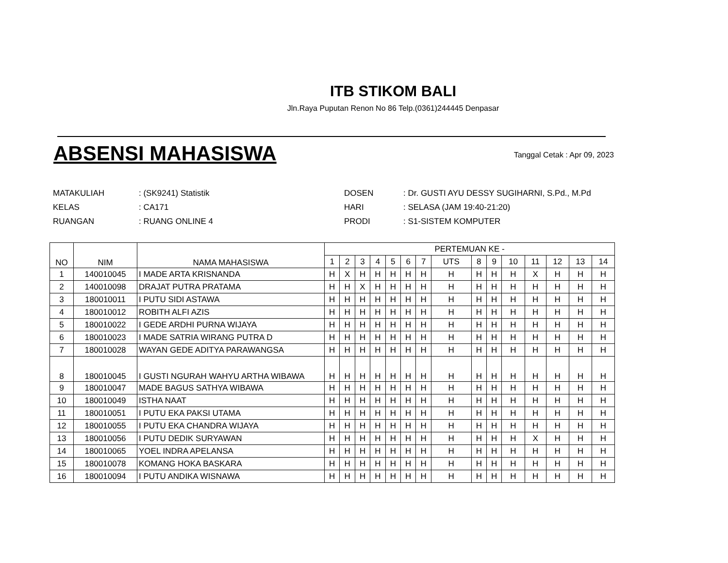ITB STIKOM BALI
Jln.Raya Puputan Renon No 86 Telp.(0361)244445 Denpasar
ABSENSI MAHASISWA
Tanggal Cetak : Apr 09, 2023
| MATAKULIAH | : (SK9241) Statistik |
| KELAS | : CA171 |
| RUANGAN | : RUANG ONLINE 4 |
| DOSEN | : Dr. GUSTI AYU DESSY SUGIHARNI, S.Pd., M.Pd |
| HARI | : SELASA (JAM 19:40-21:20) |
| PRODI | : S1-SISTEM KOMPUTER |
| NO | NIM | NAMA MAHASISWA | PERTEMUAN KE - | | | | | | | | | | | | | | |
| --- | --- | --- | --- | --- | --- | --- | --- | --- | --- | --- | --- | --- | --- | --- | --- | --- | --- |
| | | | 1 | 2 | 3 | 4 | 5 | 6 | 7 | UTS | 8 | 9 | 10 | 11 | 12 | 13 | 14 |
| 1 | 140010045 | I MADE ARTA KRISNANDA | H | X | H | H | H | H | H | H | H | H | H | X | H | H | H |
| 2 | 140010098 | DRAJAT PUTRA PRATAMA | H | H | X | H | H | H | H | H | H | H | H | H | H | H | H |
| 3 | 180010011 | I PUTU SIDI ASTAWA | H | H | H | H | H | H | H | H | H | H | H | H | H | H | H |
| 4 | 180010012 | ROBITH ALFI AZIS | H | H | H | H | H | H | H | H | H | H | H | H | H | H | H |
| 5 | 180010022 | I GEDE ARDHI PURNA WIJAYA | H | H | H | H | H | H | H | H | H | H | H | H | H | H | H |
| 6 | 180010023 | I MADE SATRIA WIRANG PUTRA D | H | H | H | H | H | H | H | H | H | H | H | H | H | H | H |
| 7 | 180010028 | WAYAN GEDE ADITYA PARAWANGSA | H | H | H | H | H | H | H | H | H | H | H | H | H | H | H |
| 8 | 180010045 | I GUSTI NGURAH WAHYU ARTHA WIBAWA | H | H | H | H | H | H | H | H | H | H | H | H | H | H | H |
| 9 | 180010047 | MADE BAGUS SATHYA WIBAWA | H | H | H | H | H | H | H | H | H | H | H | H | H | H | H |
| 10 | 180010049 | ISTHA NAAT | H | H | H | H | H | H | H | H | H | H | H | H | H | H | H |
| 11 | 180010051 | I PUTU EKA PAKSI UTAMA | H | H | H | H | H | H | H | H | H | H | H | H | H | H | H |
| 12 | 180010055 | I PUTU EKA CHANDRA WIJAYA | H | H | H | H | H | H | H | H | H | H | H | H | H | H | H |
| 13 | 180010056 | I PUTU DEDIK SURYAWAN | H | H | H | H | H | H | H | H | H | H | H | X | H | H | H |
| 14 | 180010065 | YOEL INDRA APELANSA | H | H | H | H | H | H | H | H | H | H | H | H | H | H | H |
| 15 | 180010078 | KOMANG HOKA BASKARA | H | H | H | H | H | H | H | H | H | H | H | H | H | H | H |
| 16 | 180010094 | I PUTU ANDIKA WISNAWA | H | H | H | H | H | H | H | H | H | H | H | H | H | H | H |